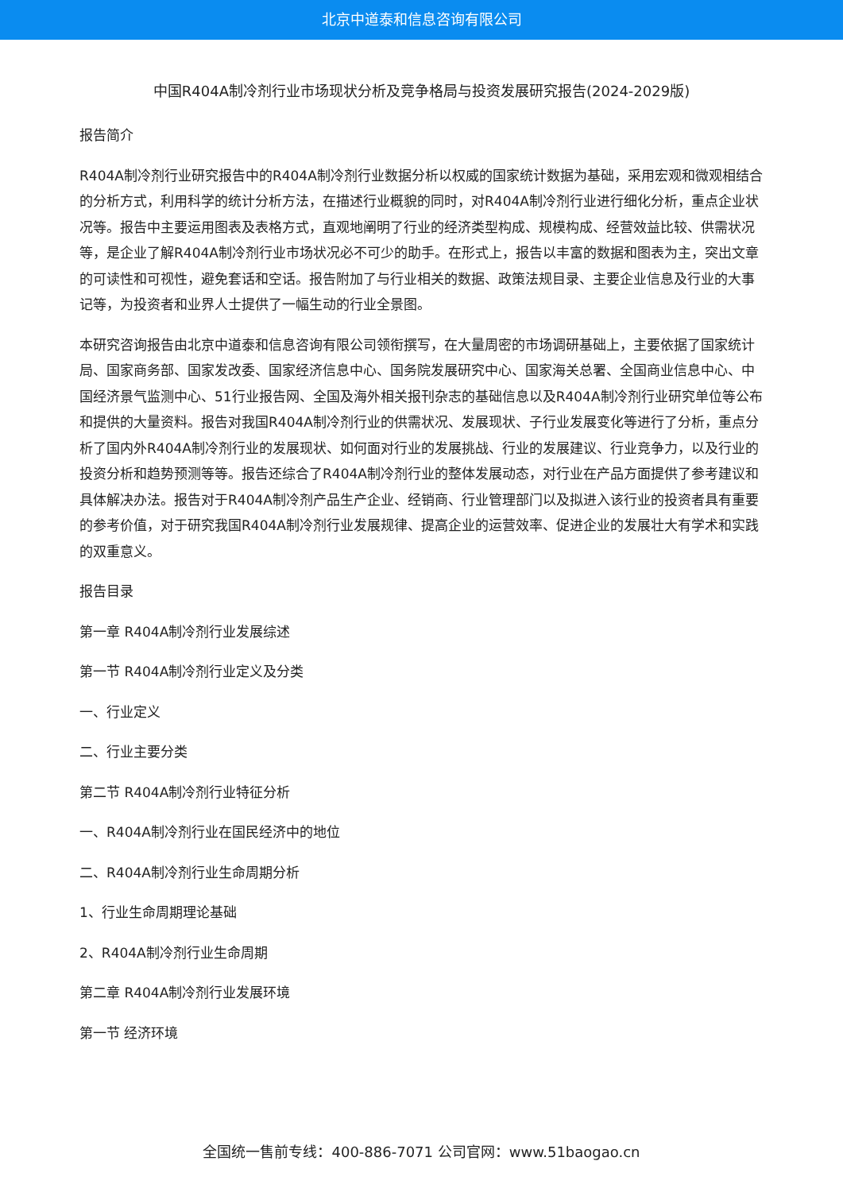北京中道泰和信息咨询有限公司
中国R404A制冷剂行业市场现状分析及竞争格局与投资发展研究报告(2024-2029版)
报告简介
R404A制冷剂行业研究报告中的R404A制冷剂行业数据分析以权威的国家统计数据为基础，采用宏观和微观相结合的分析方式，利用科学的统计分析方法，在描述行业概貌的同时，对R404A制冷剂行业进行细化分析，重点企业状况等。报告中主要运用图表及表格方式，直观地阐明了行业的经济类型构成、规模构成、经营效益比较、供需状况等，是企业了解R404A制冷剂行业市场状况必不可少的助手。在形式上，报告以丰富的数据和图表为主，突出文章的可读性和可视性，避免套话和空话。报告附加了与行业相关的数据、政策法规目录、主要企业信息及行业的大事记等，为投资者和业界人士提供了一幅生动的行业全景图。
本研究咨询报告由北京中道泰和信息咨询有限公司领衔撰写，在大量周密的市场调研基础上，主要依据了国家统计局、国家商务部、国家发改委、国家经济信息中心、国务院发展研究中心、国家海关总署、全国商业信息中心、中国经济景气监测中心、51行业报告网、全国及海外相关报刊杂志的基础信息以及R404A制冷剂行业研究单位等公布和提供的大量资料。报告对我国R404A制冷剂行业的供需状况、发展现状、子行业发展变化等进行了分析，重点分析了国内外R404A制冷剂行业的发展现状、如何面对行业的发展挑战、行业的发展建议、行业竞争力，以及行业的投资分析和趋势预测等等。报告还综合了R404A制冷剂行业的整体发展动态，对行业在产品方面提供了参考建议和具体解决办法。报告对于R404A制冷剂产品生产企业、经销商、行业管理部门以及拟进入该行业的投资者具有重要的参考价值，对于研究我国R404A制冷剂行业发展规律、提高企业的运营效率、促进企业的发展壮大有学术和实践的双重意义。
报告目录
第一章 R404A制冷剂行业发展综述
第一节 R404A制冷剂行业定义及分类
一、行业定义
二、行业主要分类
第二节 R404A制冷剂行业特征分析
一、R404A制冷剂行业在国民经济中的地位
二、R404A制冷剂行业生命周期分析
1、行业生命周期理论基础
2、R404A制冷剂行业生命周期
第二章 R404A制冷剂行业发展环境
第一节 经济环境
全国统一售前专线：400-886-7071 公司官网：www.51baogao.cn